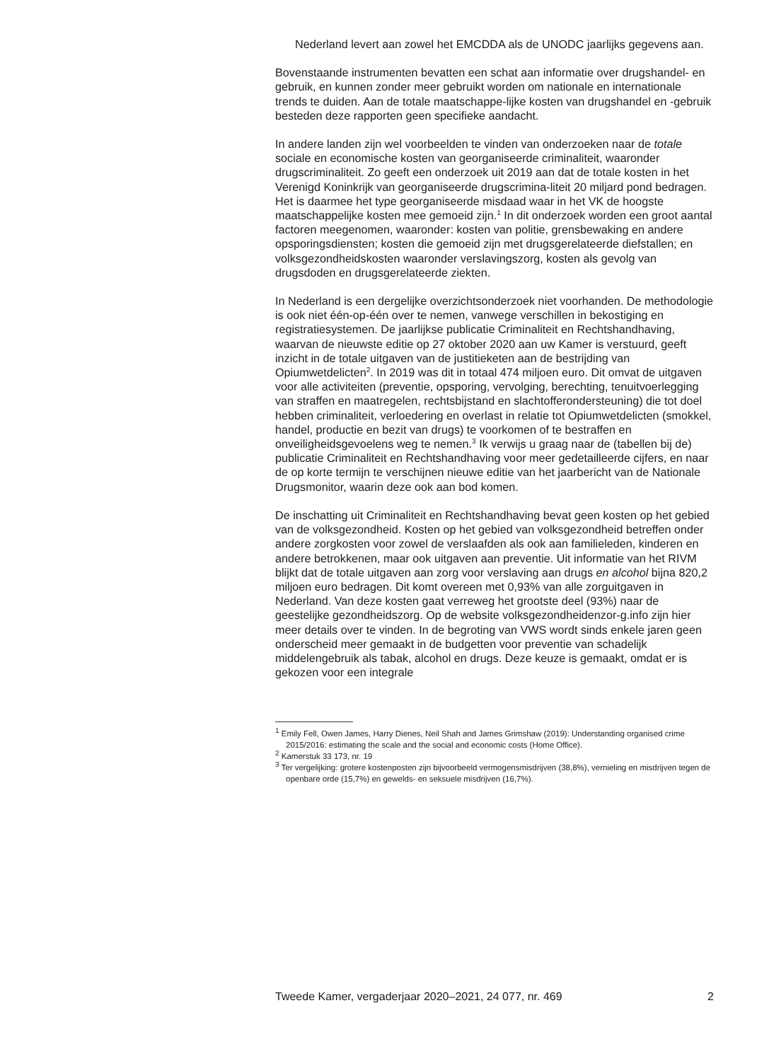Nederland levert aan zowel het EMCDDA als de UNODC jaarlijks gegevens aan.
Bovenstaande instrumenten bevatten een schat aan informatie over drugshandel- en gebruik, en kunnen zonder meer gebruikt worden om nationale en internationale trends te duiden. Aan de totale maatschappe-lijke kosten van drugshandel en -gebruik besteden deze rapporten geen specifieke aandacht.
In andere landen zijn wel voorbeelden te vinden van onderzoeken naar de totale sociale en economische kosten van georganiseerde criminaliteit, waaronder drugscriminaliteit. Zo geeft een onderzoek uit 2019 aan dat de totale kosten in het Verenigd Koninkrijk van georganiseerde drugscrimina-liteit 20 miljard pond bedragen. Het is daarmee het type georganiseerde misdaad waar in het VK de hoogste maatschappelijke kosten mee gemoeid zijn.<sup>1</sup> In dit onderzoek worden een groot aantal factoren meegenomen, waaronder: kosten van politie, grensbewaking en andere opsporingsdiensten; kosten die gemoeid zijn met drugsgerelateerde diefstallen; en volksgezondheidskosten waaronder verslavingszorg, kosten als gevolg van drugsdoden en drugsgerelateerde ziekten.
In Nederland is een dergelijke overzichtsonderzoek niet voorhanden. De methodologie is ook niet één-op-één over te nemen, vanwege verschillen in bekostiging en registratiesystemen. De jaarlijkse publicatie Criminaliteit en Rechtshandhaving, waarvan de nieuwste editie op 27 oktober 2020 aan uw Kamer is verstuurd, geeft inzicht in de totale uitgaven van de justitieketen aan de bestrijding van Opiumwetdelicten<sup>2</sup>. In 2019 was dit in totaal 474 miljoen euro. Dit omvat de uitgaven voor alle activiteiten (preventie, opsporing, vervolging, berechting, tenuitvoerlegging van straffen en maatregelen, rechtsbijstand en slachtofferondersteuning) die tot doel hebben criminaliteit, verloedering en overlast in relatie tot Opiumwetdelicten (smokkel, handel, productie en bezit van drugs) te voorkomen of te bestraffen en onveiligheidsgevoelens weg te nemen.<sup>3</sup> Ik verwijs u graag naar de (tabellen bij de) publicatie Criminaliteit en Rechtshandhaving voor meer gedetailleerde cijfers, en naar de op korte termijn te verschijnen nieuwe editie van het jaarbericht van de Nationale Drugsmonitor, waarin deze ook aan bod komen.
De inschatting uit Criminaliteit en Rechtshandhaving bevat geen kosten op het gebied van de volksgezondheid. Kosten op het gebied van volksgezondheid betreffen onder andere zorgkosten voor zowel de verslaafden als ook aan familieleden, kinderen en andere betrokkenen, maar ook uitgaven aan preventie. Uit informatie van het RIVM blijkt dat de totale uitgaven aan zorg voor verslaving aan drugs en alcohol bijna 820,2 miljoen euro bedragen. Dit komt overeen met 0,93% van alle zorguitgaven in Nederland. Van deze kosten gaat verreweg het grootste deel (93%) naar de geestelijke gezondheidszorg. Op de website volksgezondheidenzor-g.info zijn hier meer details over te vinden. In de begroting van VWS wordt sinds enkele jaren geen onderscheid meer gemaakt in de budgetten voor preventie van schadelijk middelengebruik als tabak, alcohol en drugs. Deze keuze is gemaakt, omdat er is gekozen voor een integrale
<sup>1</sup> Emily Fell, Owen James, Harry Dienes, Neil Shah and James Grimshaw (2019): Understanding organised crime 2015/2016: estimating the scale and the social and economic costs (Home Office).
<sup>2</sup> Kamerstuk 33 173, nr. 19
<sup>3</sup> Ter vergelijking: grotere kostenposten zijn bijvoorbeeld vermogensmisdrijven (38,8%), vernieling en misdrijven tegen de openbare orde (15,7%) en gewelds- en seksuele misdrijven (16,7%).
Tweede Kamer, vergaderjaar 2020–2021, 24 077, nr. 469 2